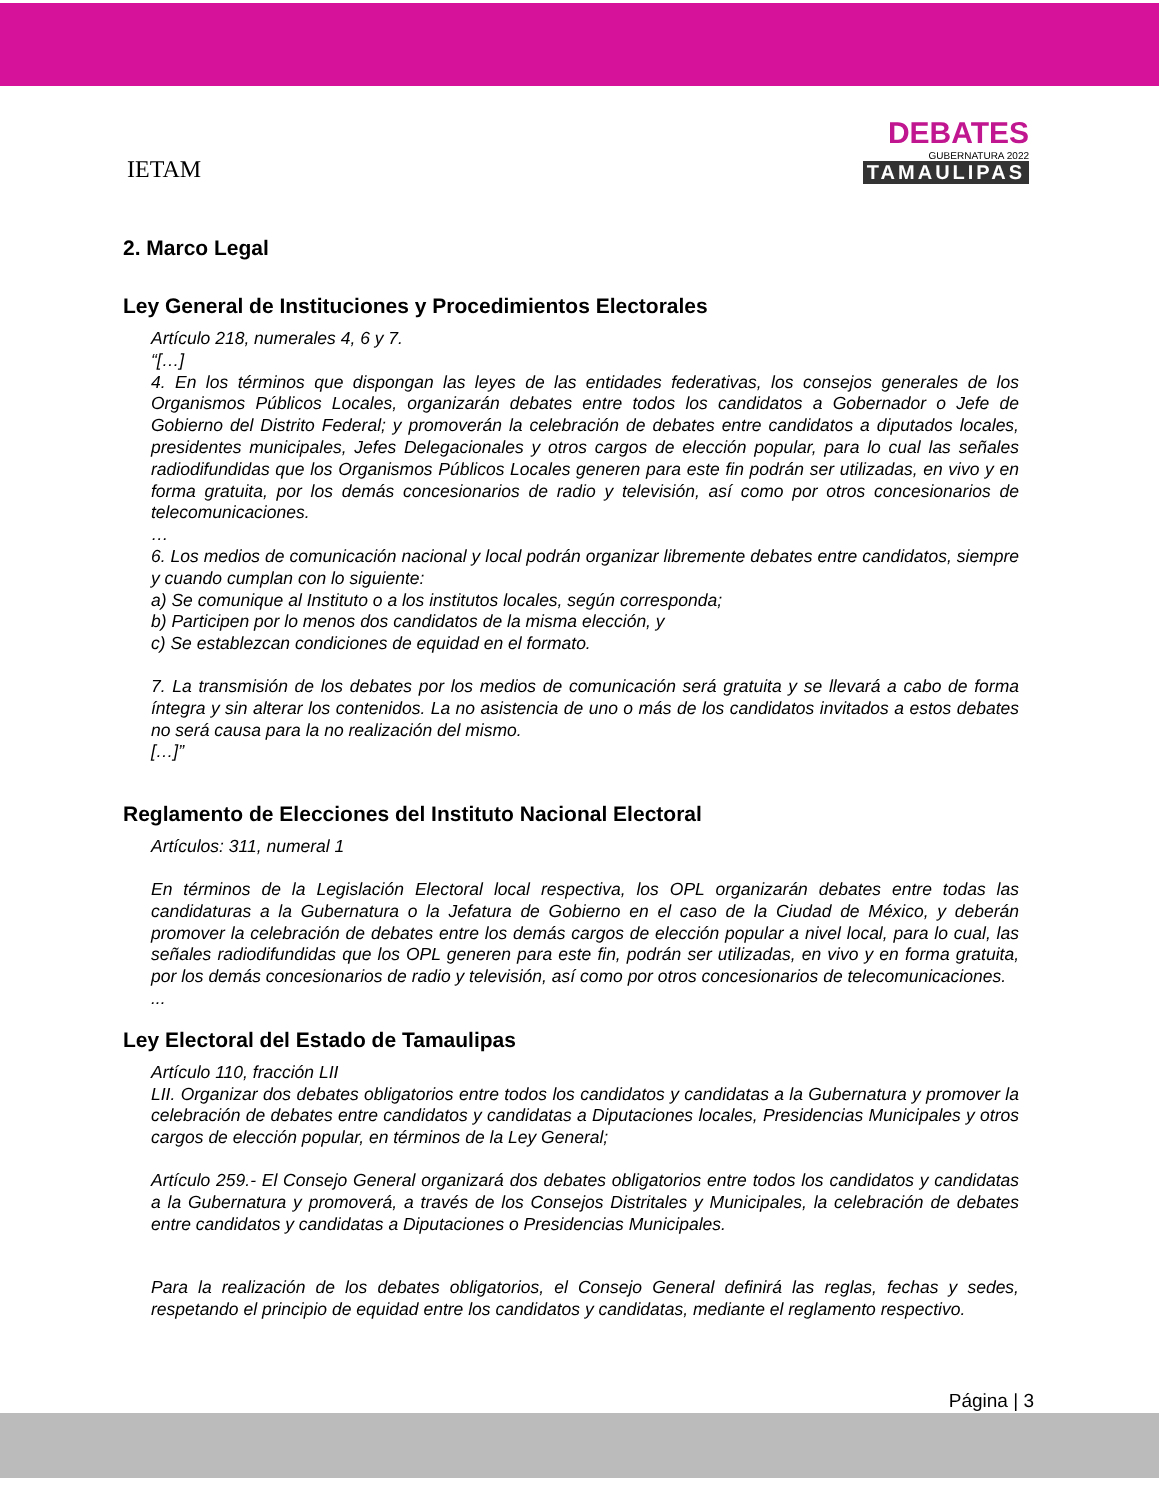IETAM
DEBATES
GUBERNATURA 2022
TAMAULIPAS
2. Marco Legal
Ley General de Instituciones y Procedimientos Electorales
Artículo 218, numerales 4, 6 y 7.
“[…]
4. En los términos que dispongan las leyes de las entidades federativas, los consejos generales de los Organismos Públicos Locales, organizarán debates entre todos los candidatos a Gobernador o Jefe de Gobierno del Distrito Federal; y promoverán la celebración de debates entre candidatos a diputados locales, presidentes municipales, Jefes Delegacionales y otros cargos de elección popular, para lo cual las señales radiodifundidas que los Organismos Públicos Locales generen para este fin podrán ser utilizadas, en vivo y en forma gratuita, por los demás concesionarios de radio y televisión, así como por otros concesionarios de telecomunicaciones.
…
6. Los medios de comunicación nacional y local podrán organizar libremente debates entre candidatos, siempre y cuando cumplan con lo siguiente:
a) Se comunique al Instituto o a los institutos locales, según corresponda;
b) Participen por lo menos dos candidatos de la misma elección, y
c) Se establezcan condiciones de equidad en el formato.
7. La transmisión de los debates por los medios de comunicación será gratuita y se llevará a cabo de forma íntegra y sin alterar los contenidos. La no asistencia de uno o más de los candidatos invitados a estos debates no será causa para la no realización del mismo.
[…]”
Reglamento de Elecciones del Instituto Nacional Electoral
Artículos: 311, numeral 1
En términos de la Legislación Electoral local respectiva, los OPL organizarán debates entre todas las candidaturas a la Gubernatura o la Jefatura de Gobierno en el caso de la Ciudad de México, y deberán promover la celebración de debates entre los demás cargos de elección popular a nivel local, para lo cual, las señales radiodifundidas que los OPL generen para este fin, podrán ser utilizadas, en vivo y en forma gratuita, por los demás concesionarios de radio y televisión, así como por otros concesionarios de telecomunicaciones.
...
Ley Electoral del Estado de Tamaulipas
Artículo 110, fracción LII
LII. Organizar dos debates obligatorios entre todos los candidatos y candidatas a la Gubernatura y promover la celebración de debates entre candidatos y candidatas a Diputaciones locales, Presidencias Municipales y otros cargos de elección popular, en términos de la Ley General;
Artículo 259.- El Consejo General organizará dos debates obligatorios entre todos los candidatos y candidatas a la Gubernatura y promoverá, a través de los Consejos Distritales y Municipales, la celebración de debates entre candidatos y candidatas a Diputaciones o Presidencias Municipales.
Para la realización de los debates obligatorios, el Consejo General definirá las reglas, fechas y sedes, respetando el principio de equidad entre los candidatos y candidatas, mediante el reglamento respectivo.
Página | 3